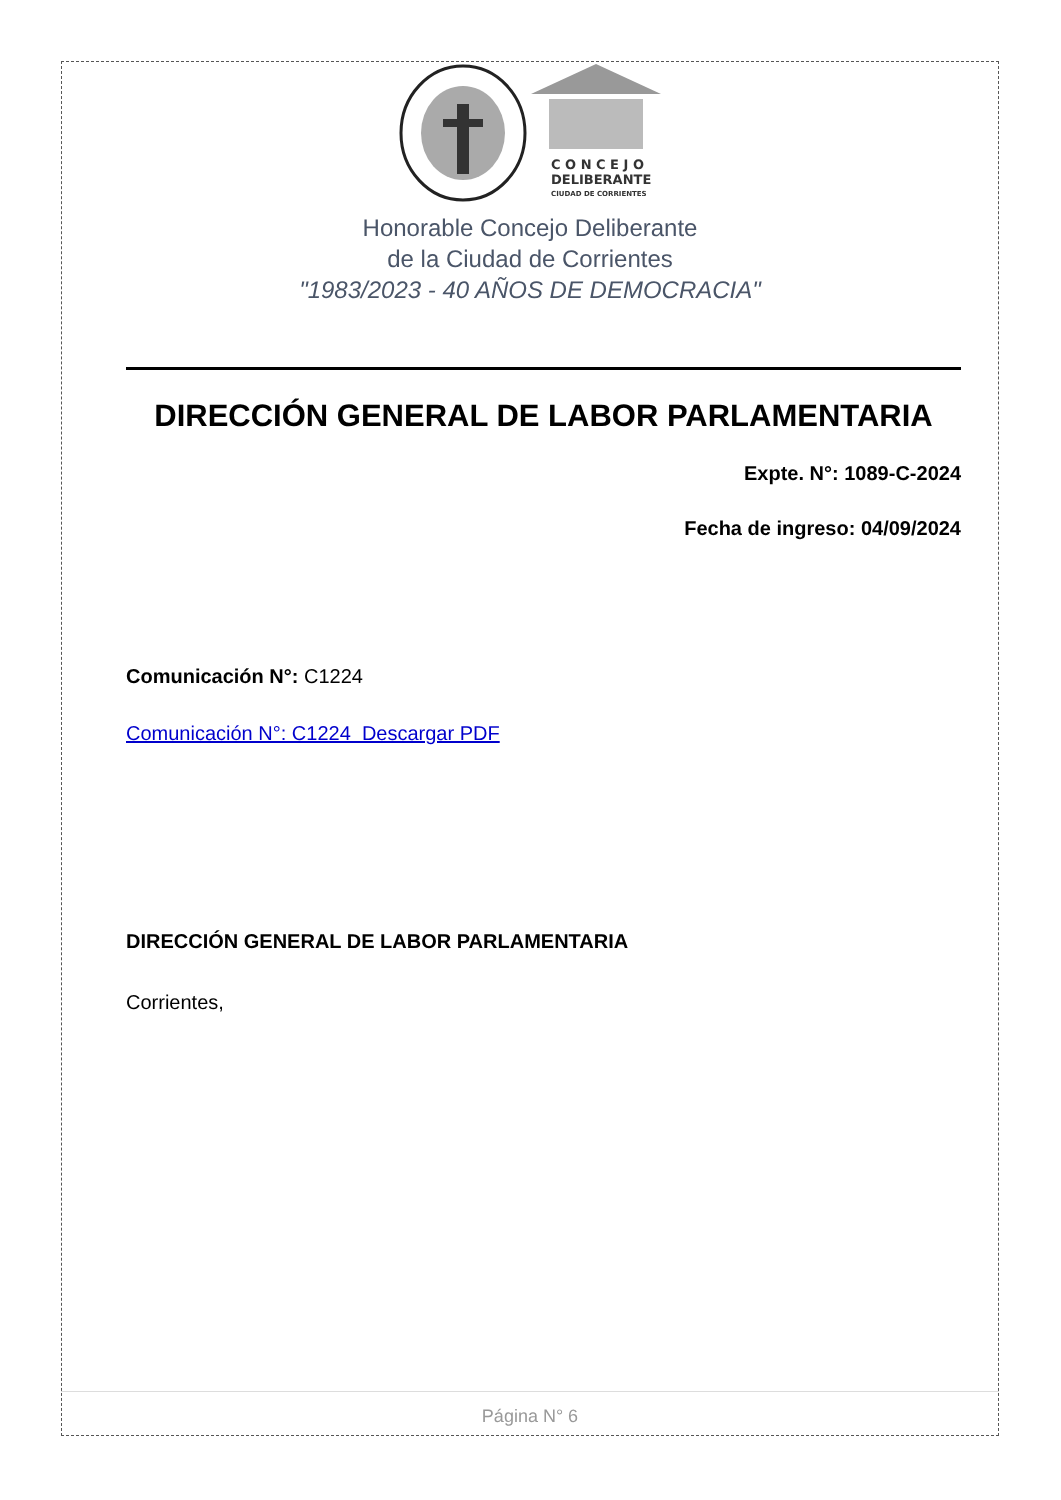C O N C E J O
DELIBERANTE
CIUDAD DE CORRIENTES
Honorable Concejo Deliberante
de la Ciudad de Corrientes
"1983/2023 - 40 AÑOS DE DEMOCRACIA"
DIRECCIÓN GENERAL DE LABOR PARLAMENTARIA
Expte. N°: 1089-C-2024
Fecha de ingreso: 04/09/2024
Comunicación N°: C1224
Comunicación N°: C1224 Descargar PDF
DIRECCIÓN GENERAL DE LABOR PARLAMENTARIA
Corrientes,
Página N° 6